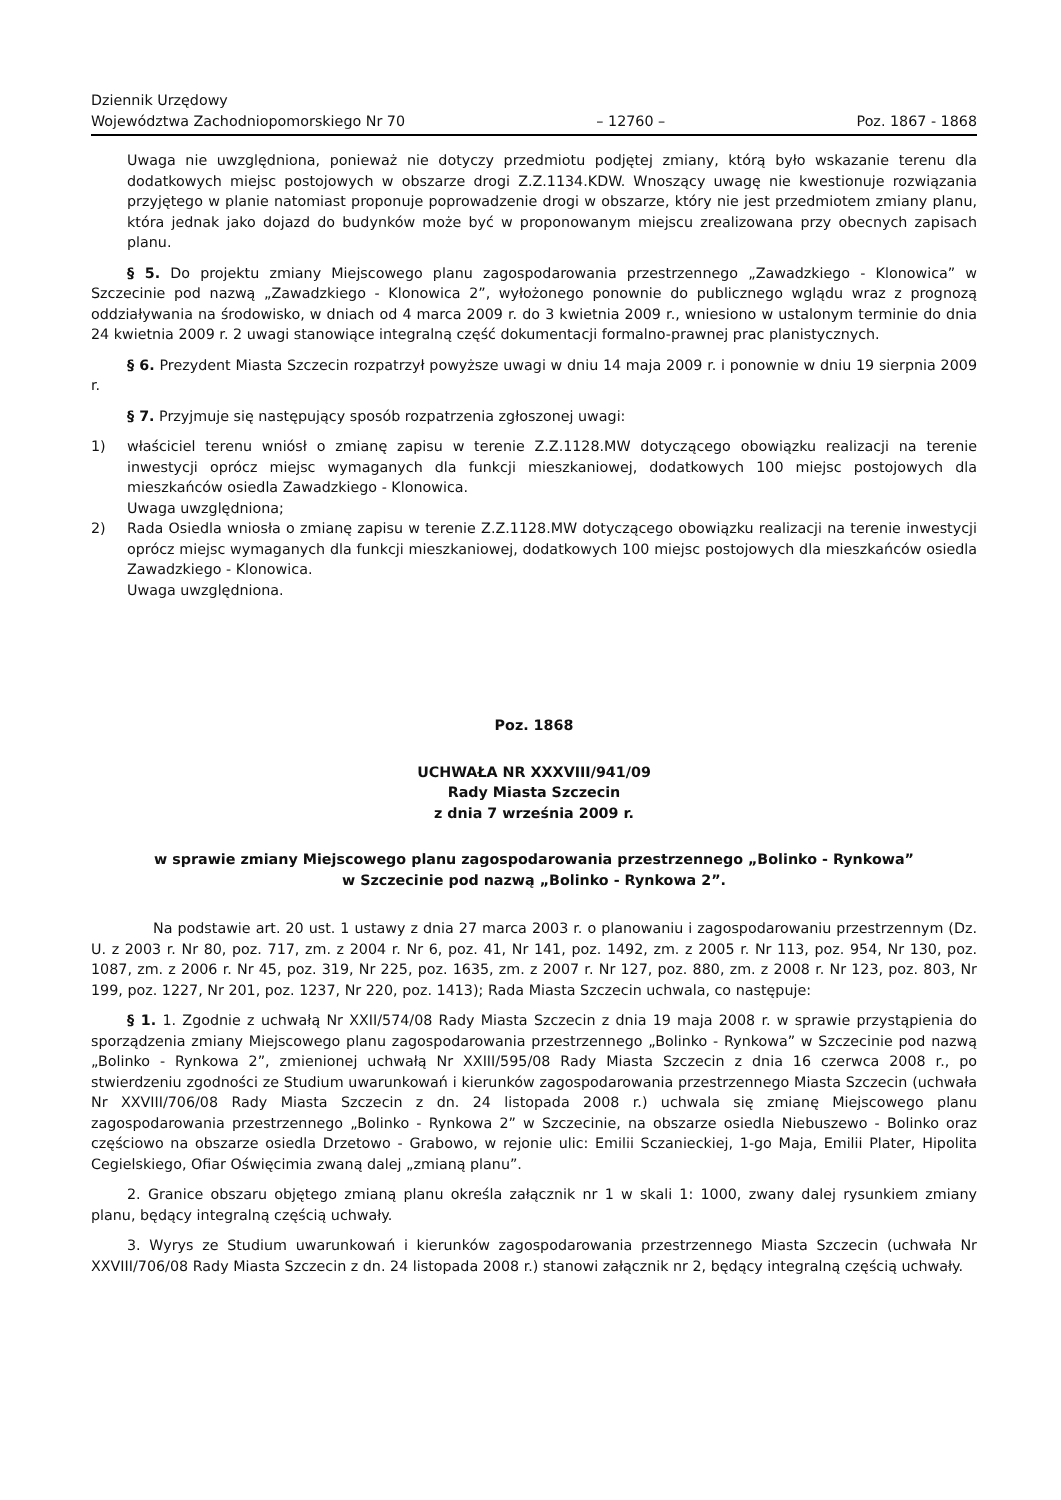Dziennik Urzędowy
Województwa Zachodniopomorskiego Nr 70
– 12760 –
Poz. 1867 - 1868
Uwaga nie uwzględniona, ponieważ nie dotyczy przedmiotu podjętej zmiany, którą było wskazanie terenu dla dodatkowych miejsc postojowych w obszarze drogi Z.Z.1134.KDW. Wnoszący uwagę nie kwestionuje rozwiązania przyjętego w planie natomiast proponuje poprowadzenie drogi w obszarze, który nie jest przedmiotem zmiany planu, która jednak jako dojazd do budynków może być w proponowanym miejscu zrealizowana przy obecnych zapisach planu.
§ 5. Do projektu zmiany Miejscowego planu zagospodarowania przestrzennego „Zawadzkiego - Klonowica” w Szczecinie pod nazwą „Zawadzkiego - Klonowica 2”, wyłożonego ponownie do publicznego wglądu wraz z prognozą oddziaływania na środowisko, w dniach od 4 marca 2009 r. do 3 kwietnia 2009 r., wniesiono w ustalonym terminie do dnia 24 kwietnia 2009 r. 2 uwagi stanowiące integralną część dokumentacji formalno-prawnej prac planistycznych.
§ 6. Prezydent Miasta Szczecin rozpatrzył powyższe uwagi w dniu 14 maja 2009 r. i ponownie w dniu 19 sierpnia 2009 r.
§ 7. Przyjmuje się następujący sposób rozpatrzenia zgłoszonej uwagi:
1) właściciel terenu wniósł o zmianę zapisu w terenie Z.Z.1128.MW dotyczącego obowiązku realizacji na terenie inwestycji oprócz miejsc wymaganych dla funkcji mieszkaniowej, dodatkowych 100 miejsc postojowych dla mieszkańców osiedla Zawadzkiego - Klonowica.
Uwaga uwzględniona;
2) Rada Osiedla wniosła o zmianę zapisu w terenie Z.Z.1128.MW dotyczącego obowiązku realizacji na terenie inwestycji oprócz miejsc wymaganych dla funkcji mieszkaniowej, dodatkowych 100 miejsc postojowych dla mieszkańców osiedla Zawadzkiego - Klonowica.
Uwaga uwzględniona.
Poz. 1868
UCHWAŁA NR XXXVIII/941/09
Rady Miasta Szczecin
z dnia 7 września 2009 r.
w sprawie zmiany Miejscowego planu zagospodarowania przestrzennego „Bolinko - Rynkowa”
w Szczecinie pod nazwą „Bolinko - Rynkowa 2”.
Na podstawie art. 20 ust. 1 ustawy z dnia 27 marca 2003 r. o planowaniu i zagospodarowaniu przestrzennym (Dz. U. z 2003 r. Nr 80, poz. 717, zm. z 2004 r. Nr 6, poz. 41, Nr 141, poz. 1492, zm. z 2005 r. Nr 113, poz. 954, Nr 130, poz. 1087, zm. z 2006 r. Nr 45, poz. 319, Nr 225, poz. 1635, zm. z 2007 r. Nr 127, poz. 880, zm. z 2008 r. Nr 123, poz. 803, Nr 199, poz. 1227, Nr 201, poz. 1237, Nr 220, poz. 1413); Rada Miasta Szczecin uchwala, co następuje:
§ 1. 1. Zgodnie z uchwałą Nr XXII/574/08 Rady Miasta Szczecin z dnia 19 maja 2008 r. w sprawie przystąpienia do sporządzenia zmiany Miejscowego planu zagospodarowania przestrzennego „Bolinko - Rynkowa” w Szczecinie pod nazwą „Bolinko - Rynkowa 2”, zmienionej uchwałą Nr XXIII/595/08 Rady Miasta Szczecin z dnia 16 czerwca 2008 r., po stwierdzeniu zgodności ze Studium uwarunkowań i kierunków zagospodarowania przestrzennego Miasta Szczecin (uchwała Nr XXVIII/706/08 Rady Miasta Szczecin z dn. 24 listopada 2008 r.) uchwala się zmianę Miejscowego planu zagospodarowania przestrzennego „Bolinko - Rynkowa 2” w Szczecinie, na obszarze osiedla Niebuszewo - Bolinko oraz częściowo na obszarze osiedla Drzetowo - Grabowo, w rejonie ulic: Emilii Sczanieckiej, 1-go Maja, Emilii Plater, Hipolita Cegielskiego, Ofiar Oświęcimia zwaną dalej „zmianą planu”.
2. Granice obszaru objętego zmianą planu określa załącznik nr 1 w skali 1: 1000, zwany dalej rysunkiem zmiany planu, będący integralną częścią uchwały.
3. Wyrys ze Studium uwarunkowań i kierunków zagospodarowania przestrzennego Miasta Szczecin (uchwała Nr XXVIII/706/08 Rady Miasta Szczecin z dn. 24 listopada 2008 r.) stanowi załącznik nr 2, będący integralną częścią uchwały.